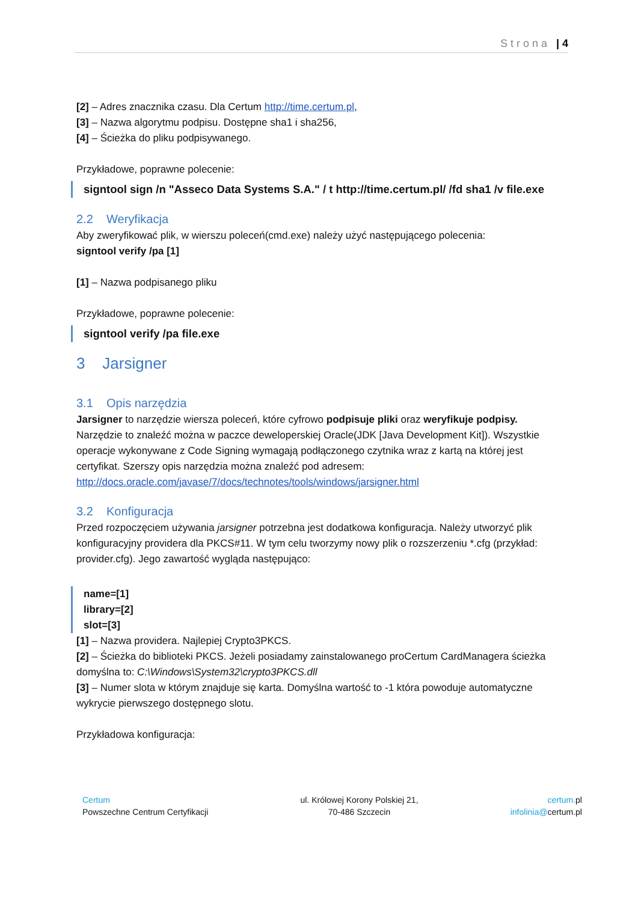Strona | 4
[2] – Adres znacznika czasu. Dla Certum http://time.certum.pl,
[3] – Nazwa algorytmu podpisu. Dostępne sha1 i sha256,
[4] – Ścieżka do pliku podpisywanego.
Przykładowe, poprawne polecenie:
signtool sign /n "Asseco Data Systems S.A." / t http://time.certum.pl/ /fd sha1 /v file.exe
2.2 Weryfikacja
Aby zweryfikować plik, w wierszu poleceń(cmd.exe) należy użyć następującego polecenia:
signtool verify /pa [1]
[1] – Nazwa podpisanego pliku
Przykładowe, poprawne polecenie:
signtool verify /pa file.exe
3 Jarsigner
3.1 Opis narzędzia
Jarsigner to narzędzie wiersza poleceń, które cyfrowo podpisuje pliki oraz weryfikuje podpisy. Narzędzie to znaleźć można w paczce deweloperskiej Oracle(JDK [Java Development Kit]). Wszystkie operacje wykonywane z Code Signing wymagają podłączonego czytnika wraz z kartą na której jest certyfikat. Szerszy opis narzędzia można znaleźć pod adresem: http://docs.oracle.com/javase/7/docs/technotes/tools/windows/jarsigner.html
3.2 Konfiguracja
Przed rozpoczęciem używania jarsigner potrzebna jest dodatkowa konfiguracja. Należy utworzyć plik konfiguracyjny providera dla PKCS#11. W tym celu tworzymy nowy plik o rozszerzeniu *.cfg (przykład: provider.cfg). Jego zawartość wygląda następująco:
name=[1]
library=[2]
slot=[3]
[1] – Nazwa providera. Najlepiej Crypto3PKCS.
[2] – Ścieżka do biblioteki PKCS. Jeżeli posiadamy zainstalowanego proCertum CardManagera ścieżka domyślna to: C:\Windows\System32\crypto3PKCS.dll
[3] – Numer slota w którym znajduje się karta. Domyślna wartość to -1 która powoduje automatyczne wykrycie pierwszego dostępnego slotu.
Przykładowa konfiguracja:
Certum
Powszechne Centrum Certyfikacji
ul. Królowej Korony Polskiej 21,
70-486 Szczecin
certum. pl
infolinia@certum.pl